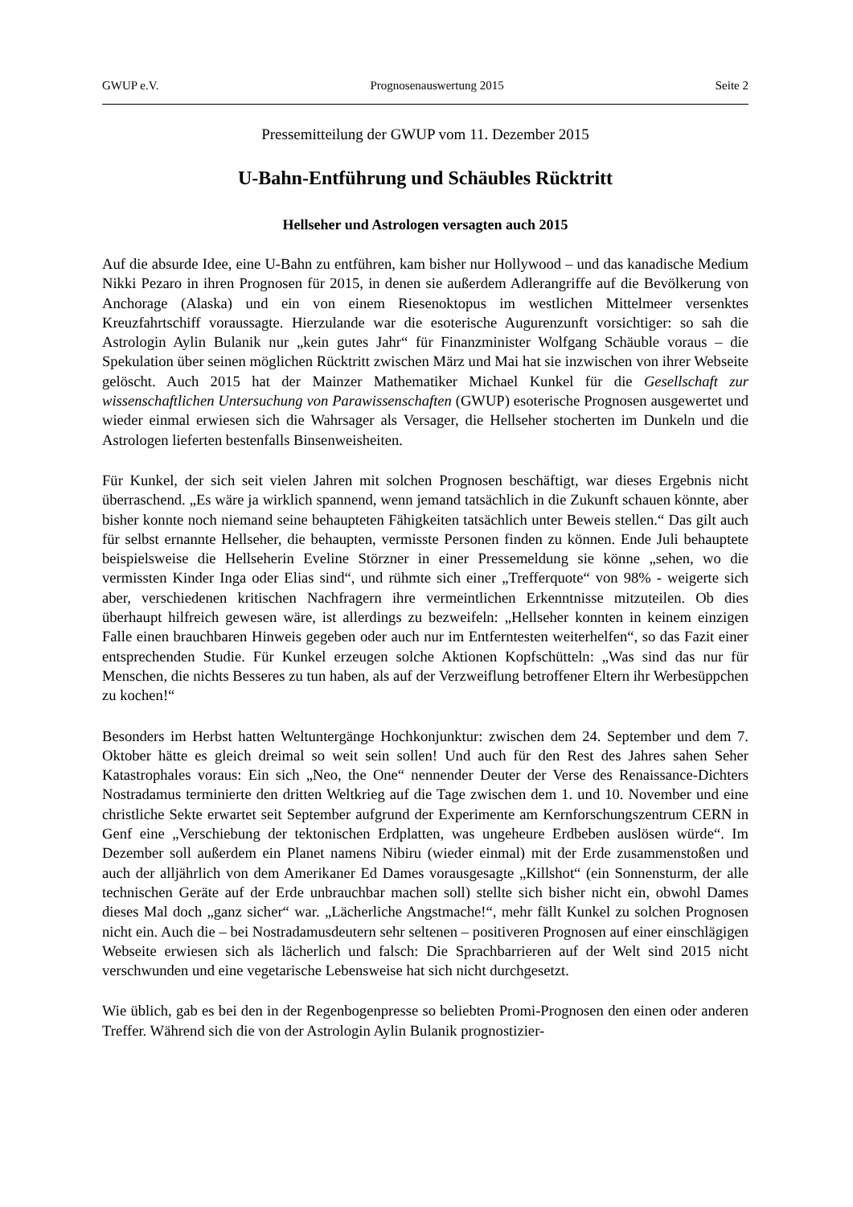GWUP e.V. Prognosenauswertung 2015 Seite 2
Pressemitteilung der GWUP vom 11. Dezember 2015
U-Bahn-Entführung und Schäubles Rücktritt
Hellseher und Astrologen versagten auch 2015
Auf die absurde Idee, eine U-Bahn zu entführen, kam bisher nur Hollywood – und das kanadische Medium Nikki Pezaro in ihren Prognosen für 2015, in denen sie außerdem Adlerangriffe auf die Bevölkerung von Anchorage (Alaska) und ein von einem Riesenoktopus im westlichen Mittelmeer versenktes Kreuzfahrtschiff voraussagte. Hierzulande war die esoterische Augurenzunft vorsichtiger: so sah die Astrologin Aylin Bulanik nur „kein gutes Jahr“ für Finanzminister Wolfgang Schäuble voraus – die Spekulation über seinen möglichen Rücktritt zwischen März und Mai hat sie inzwischen von ihrer Webseite gelöscht. Auch 2015 hat der Mainzer Mathematiker Michael Kunkel für die Gesellschaft zur wissenschaftlichen Untersuchung von Parawissenschaften (GWUP) esoterische Prognosen ausgewertet und wieder einmal erwiesen sich die Wahrsager als Versager, die Hellseher stocherten im Dunkeln und die Astrologen lieferten bestenfalls Binsenweisheiten.
Für Kunkel, der sich seit vielen Jahren mit solchen Prognosen beschäftigt, war dieses Ergebnis nicht überraschend. „Es wäre ja wirklich spannend, wenn jemand tatsächlich in die Zukunft schauen könnte, aber bisher konnte noch niemand seine behaupteten Fähigkeiten tatsächlich unter Beweis stellen.“ Das gilt auch für selbst ernannte Hellseher, die behaupten, vermisste Personen finden zu können. Ende Juli behauptete beispielsweise die Hellseherin Eveline Störzner in einer Pressemeldung sie könne „sehen, wo die vermissten Kinder Inga oder Elias sind“, und rühmte sich einer „Trefferquote“ von 98% - weigerte sich aber, verschiedenen kritischen Nachfragern ihre vermeintlichen Erkenntnisse mitzuteilen. Ob dies überhaupt hilfreich gewesen wäre, ist allerdings zu bezweifeln: „Hellseher konnten in keinem einzigen Falle einen brauchbaren Hinweis gegeben oder auch nur im Entferntesten weiterhelfen“, so das Fazit einer entsprechenden Studie. Für Kunkel erzeugen solche Aktionen Kopfschütteln: „Was sind das nur für Menschen, die nichts Besseres zu tun haben, als auf der Verzweiflung betroffener Eltern ihr Werbesüppchen zu kochen!“
Besonders im Herbst hatten Weltuntergänge Hochkonjunktur: zwischen dem 24. September und dem 7. Oktober hätte es gleich dreimal so weit sein sollen! Und auch für den Rest des Jahres sahen Seher Katastrophales voraus: Ein sich „Neo, the One“ nennender Deuter der Verse des Renaissance-Dichters Nostradamus terminierte den dritten Weltkrieg auf die Tage zwischen dem 1. und 10. November und eine christliche Sekte erwartet seit September aufgrund der Experimente am Kernforschungszentrum CERN in Genf eine „Verschiebung der tektonischen Erdplatten, was ungeheure Erdbeben auslösen würde“. Im Dezember soll außerdem ein Planet namens Nibiru (wieder einmal) mit der Erde zusammenstoßen und auch der alljährlich von dem Amerikaner Ed Dames vorausgesagte „Killshot“ (ein Sonnensturm, der alle technischen Geräte auf der Erde unbrauchbar machen soll) stellte sich bisher nicht ein, obwohl Dames dieses Mal doch „ganz sicher“ war. „Lächerliche Angstmache!“, mehr fällt Kunkel zu solchen Prognosen nicht ein. Auch die – bei Nostradamusdeutern sehr seltenen – positiveren Prognosen auf einer einschlägigen Webseite erwiesen sich als lächerlich und falsch: Die Sprachbarrieren auf der Welt sind 2015 nicht verschwunden und eine vegetarische Lebensweise hat sich nicht durchgesetzt.
Wie üblich, gab es bei den in der Regenbogenpresse so beliebten Promi-Prognosen den einen oder anderen Treffer. Während sich die von der Astrologin Aylin Bulanik prognostizier-